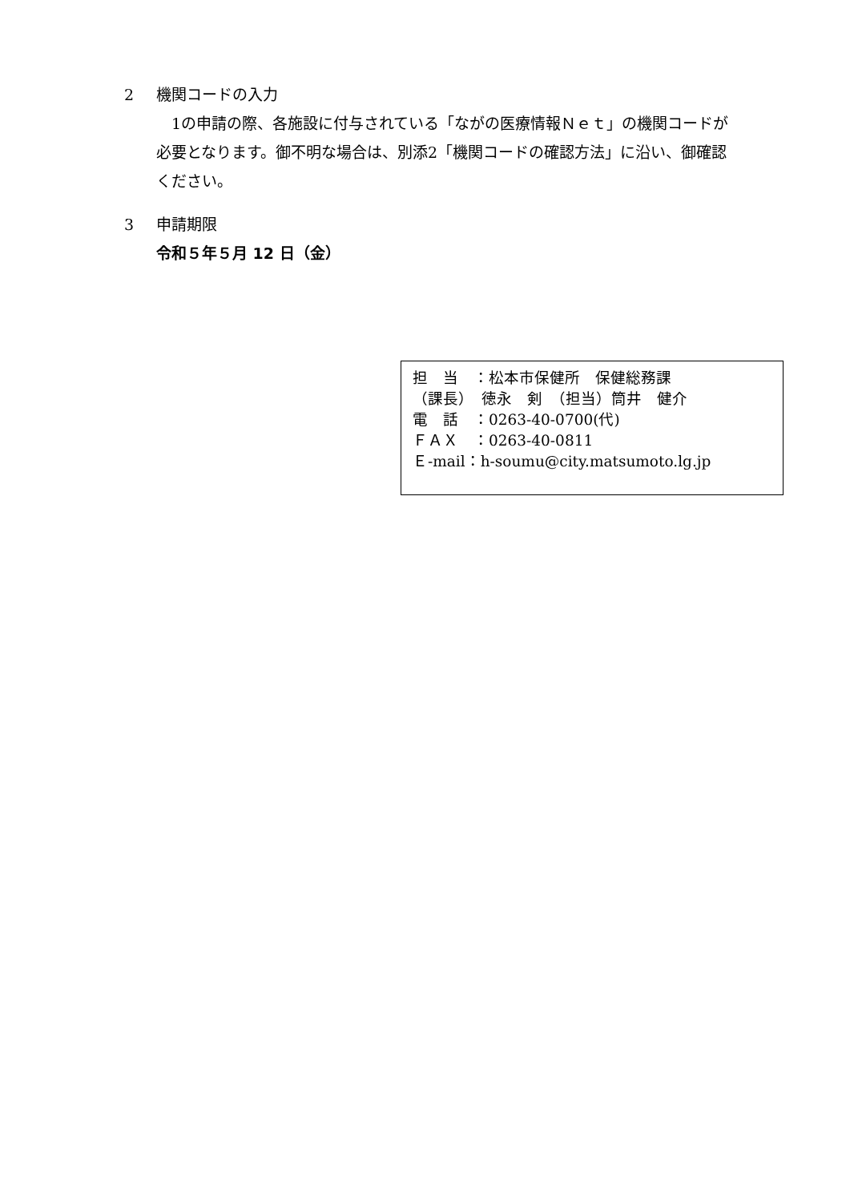2 機関コードの入力
　1の申請の際、各施設に付与されている「ながの医療情報Ｎｅｔ」の機関コードが必要となります。御不明な場合は、別添2「機関コードの確認方法」に沿い、御確認ください。
3 申請期限
令和５年５月 12 日（金）
担　当　：松本市保健所　保健総務課
（課長）　徳永　剣　（担当）筒井　健介
電　話　：0263-40-0700(代)
ＦＡＸ　：0263-40-0811
Ｅ-mail：h-soumu@city.matsumoto.lg.jp